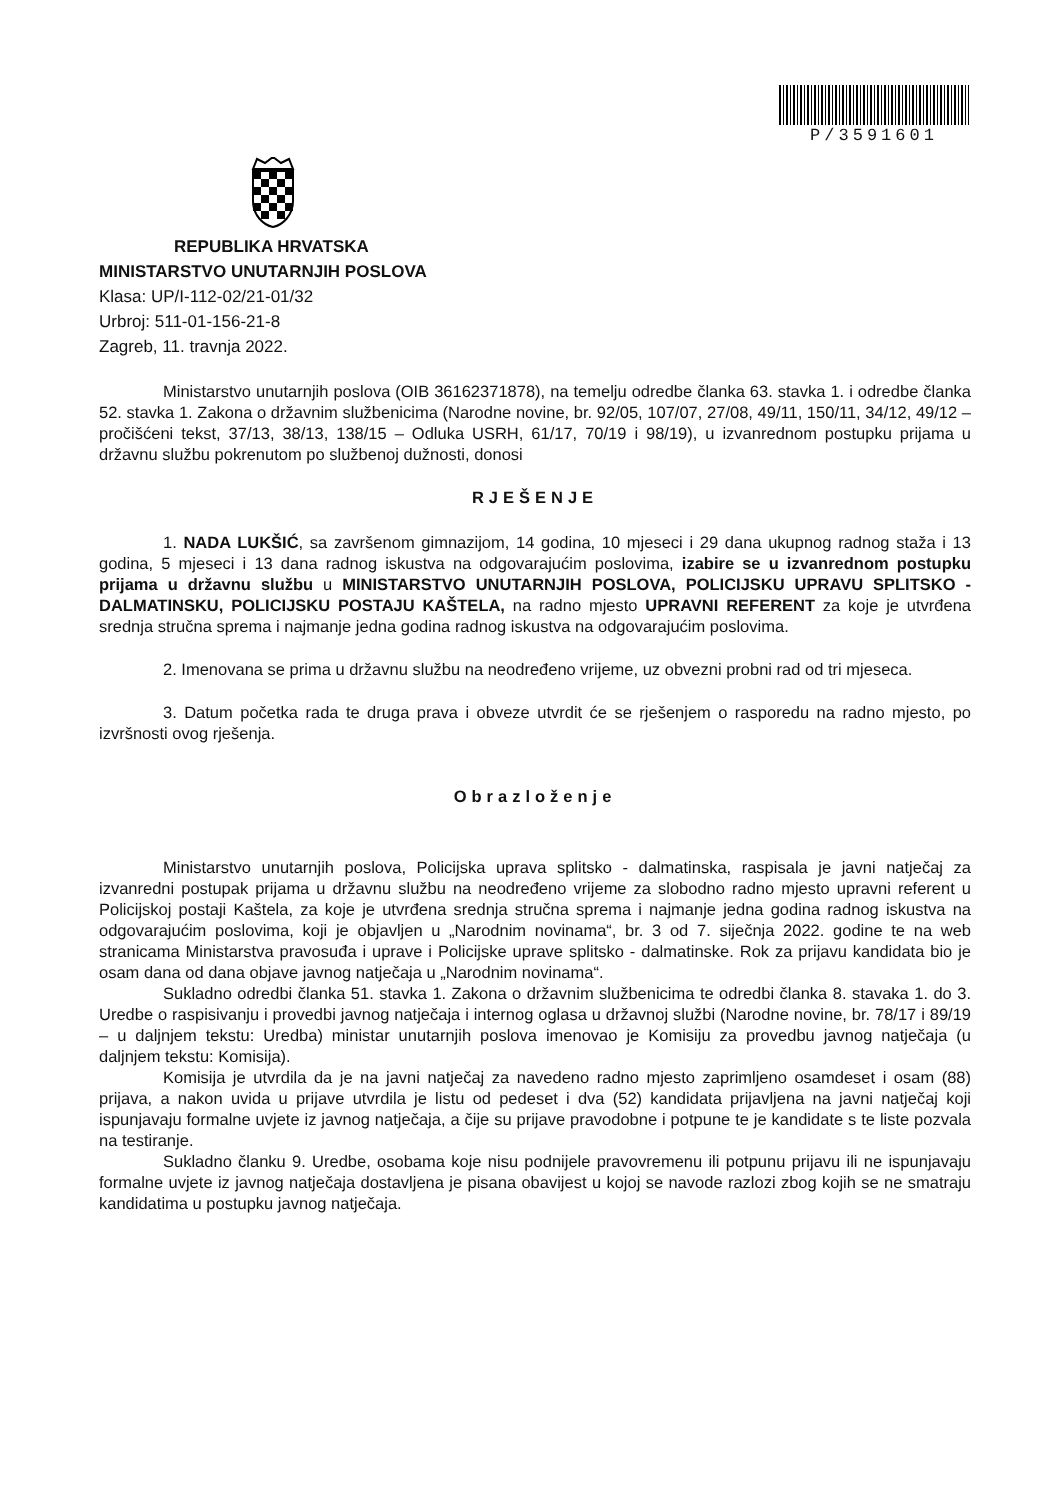P/3591601
REPUBLIKA HRVATSKA
MINISTARSTVO UNUTARNJIH POSLOVA
Klasa: UP/I-112-02/21-01/32
Urbroj: 511-01-156-21-8
Zagreb, 11. travnja 2022.
Ministarstvo unutarnjih poslova (OIB 36162371878), na temelju odredbe članka 63. stavka 1. i odredbe članka 52. stavka 1. Zakona o državnim službenicima (Narodne novine, br. 92/05, 107/07, 27/08, 49/11, 150/11, 34/12, 49/12 – pročišćeni tekst, 37/13, 38/13, 138/15 – Odluka USRH, 61/17, 70/19 i 98/19), u izvanrednom postupku prijama u državnu službu pokrenutom po službenoj dužnosti, donosi
RJEŠENJE
1. NADA LUKŠIĆ, sa završenom gimnazijom, 14 godina, 10 mjeseci i 29 dana ukupnog radnog staža i 13 godina, 5 mjeseci i 13 dana radnog iskustva na odgovarajućim poslovima, izabire se u izvanrednom postupku prijama u državnu službu u MINISTARSTVO UNUTARNJIH POSLOVA, POLICIJSKU UPRAVU SPLITSKO - DALMATINSKU, POLICIJSKU POSTAJU KAŠTELA, na radno mjesto UPRAVNI REFERENT za koje je utvrđena srednja stručna sprema i najmanje jedna godina radnog iskustva na odgovarajućim poslovima.
2. Imenovana se prima u državnu službu na neodređeno vrijeme, uz obvezni probni rad od tri mjeseca.
3. Datum početka rada te druga prava i obveze utvrdit će se rješenjem o rasporedu na radno mjesto, po izvršnosti ovog rješenja.
Obrazloženje
Ministarstvo unutarnjih poslova, Policijska uprava splitsko - dalmatinska, raspisala je javni natječaj za izvanredni postupak prijama u državnu službu na neodređeno vrijeme za slobodno radno mjesto upravni referent u Policijskoj postaji Kaštela, za koje je utvrđena srednja stručna sprema i najmanje jedna godina radnog iskustva na odgovarajućim poslovima, koji je objavljen u „Narodnim novinama“, br. 3 od 7. siječnja 2022. godine te na web stranicama Ministarstva pravosuđa i uprave i Policijske uprave splitsko - dalmatinske. Rok za prijavu kandidata bio je osam dana od dana objave javnog natječaja u „Narodnim novinama“.
Sukladno odredbi članka 51. stavka 1. Zakona o državnim službenicima te odredbi članka 8. stavaka 1. do 3. Uredbe o raspisivanju i provedbi javnog natječaja i internog oglasa u državnoj službi (Narodne novine, br. 78/17 i 89/19 – u daljnjem tekstu: Uredba) ministar unutarnjih poslova imenovao je Komisiju za provedbu javnog natječaja (u daljnjem tekstu: Komisija).
Komisija je utvrdila da je na javni natječaj za navedeno radno mjesto zaprimljeno osamdeset i osam (88) prijava, a nakon uvida u prijave utvrdila je listu od pedeset i dva (52) kandidata prijavljena na javni natječaj koji ispunjavaju formalne uvjete iz javnog natječaja, a čije su prijave pravodobne i potpune te je kandidate s te liste pozvala na testiranje.
Sukladno članku 9. Uredbe, osobama koje nisu podnijele pravovremenu ili potpunu prijavu ili ne ispunjavaju formalne uvjete iz javnog natječaja dostavljena je pisana obavijest u kojoj se navode razlozi zbog kojih se ne smatraju kandidatima u postupku javnog natječaja.